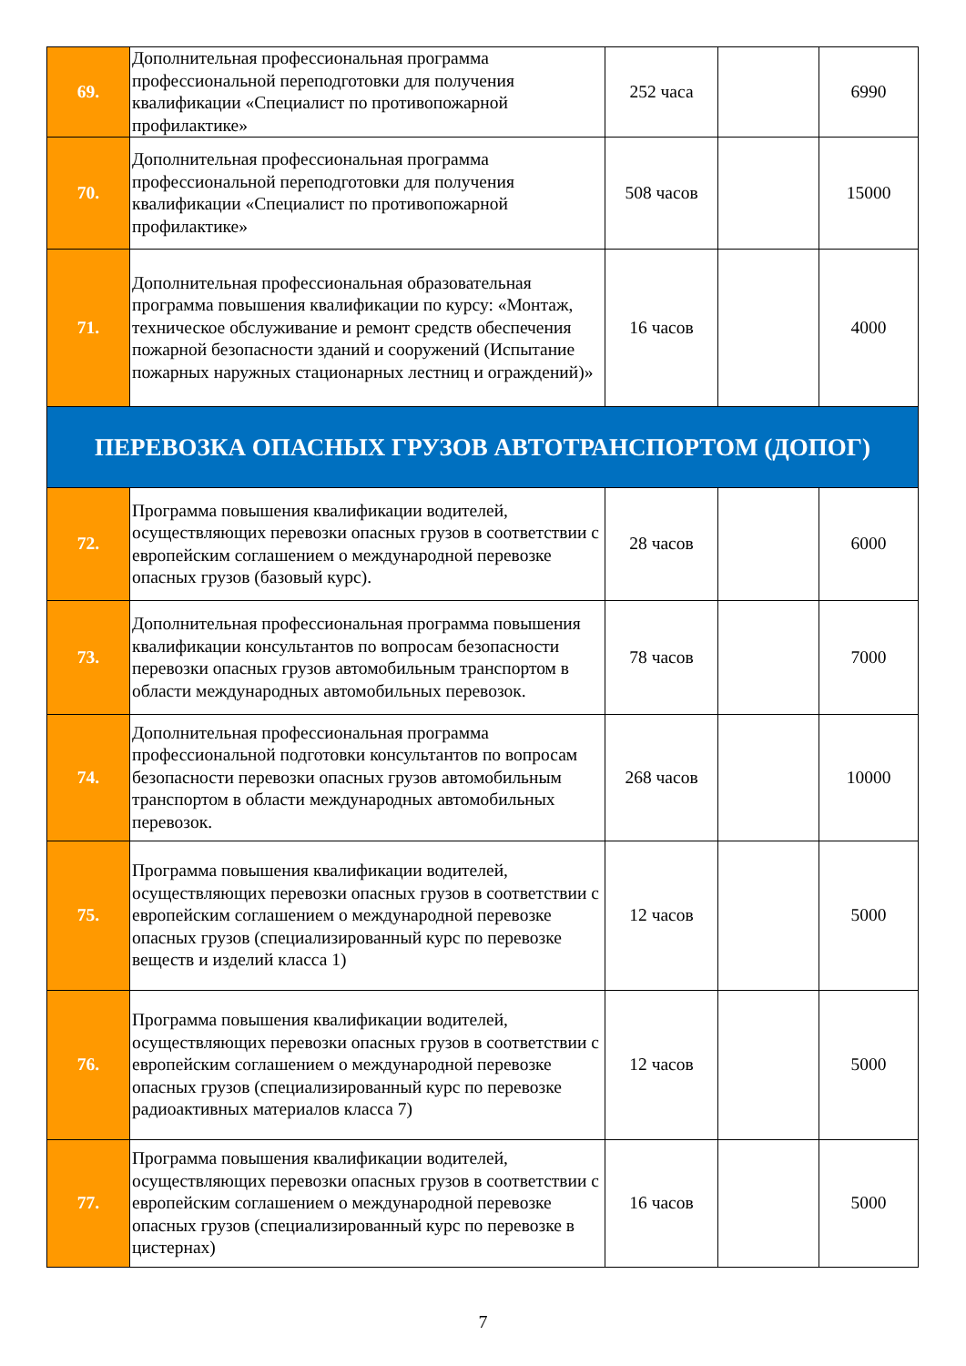| 69. | Дополнительная профессиональная программа профессиональной переподготовки для получения квалификации «Специалист по противопожарной профилактике» | 252 часа | | 6990 |
| 70. | Дополнительная профессиональная программа профессиональной переподготовки для получения квалификации «Специалист по противопожарной профилактике» | 508 часов | | 15000 |
| 71. | Дополнительная профессиональная образовательная программа повышения квалификации по курсу: «Монтаж, техническое обслуживание и ремонт средств обеспечения пожарной безопасности зданий и сооружений (Испытание пожарных наружных стационарных лестниц и ограждений)» | 16 часов | | 4000 |
| ПЕРЕВОЗКА ОПАСНЫХ ГРУЗОВ АВТОТРАНСПОРТОМ (ДОПОГ) | | | | |
| 72. | Программа повышения квалификации водителей, осуществляющих перевозки опасных грузов в соответствии с европейским соглашением о международной перевозке опасных грузов (базовый курс). | 28 часов | | 6000 |
| 73. | Дополнительная профессиональная программа повышения квалификации консультантов по вопросам безопасности перевозки опасных грузов автомобильным транспортом в области международных автомобильных перевозок. | 78 часов | | 7000 |
| 74. | Дополнительная профессиональная программа профессиональной подготовки консультантов по вопросам безопасности перевозки опасных грузов автомобильным транспортом в области международных автомобильных перевозок. | 268 часов | | 10000 |
| 75. | Программа повышения квалификации водителей, осуществляющих перевозки опасных грузов в соответствии с европейским соглашением о международной перевозке опасных грузов (специализированный курс по перевозке веществ и изделий класса 1) | 12 часов | | 5000 |
| 76. | Программа повышения квалификации водителей, осуществляющих перевозки опасных грузов в соответствии с европейским соглашением о международной перевозке опасных грузов (специализированный курс по перевозке радиоактивных материалов класса 7) | 12 часов | | 5000 |
| 77. | Программа повышения квалификации водителей, осуществляющих перевозки опасных грузов в соответствии с европейским соглашением о международной перевозке опасных грузов (специализированный курс по перевозке в цистернах) | 16 часов | | 5000 |
7